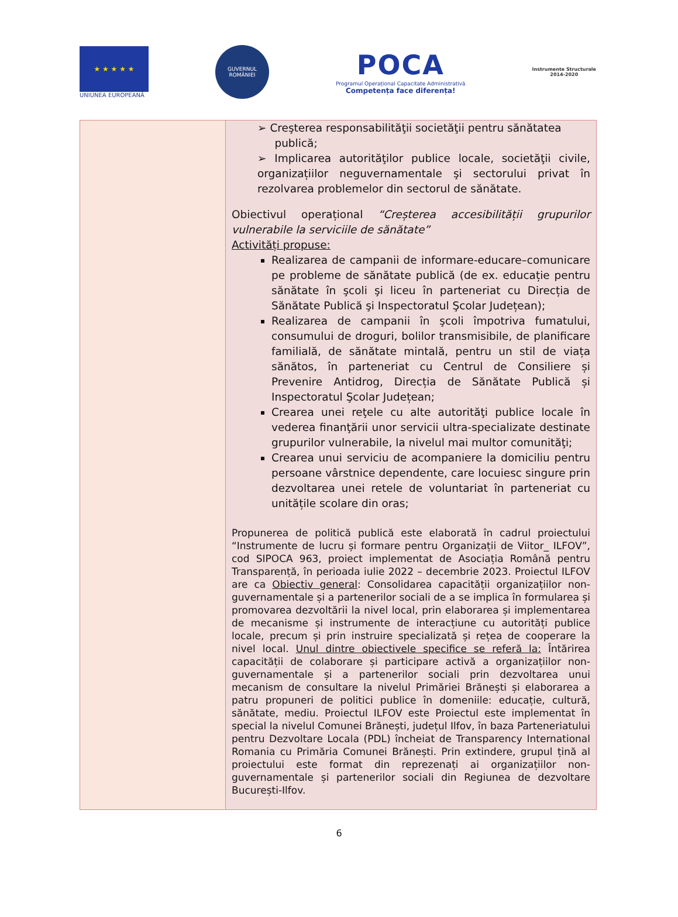★ ★ ★ ★ ★
UNIUNEA EUROPEANĂ
GUVERNUL
ROMÂNIEI
POCA
Programul Operațional Capacitate Administrativă
Competența face diferența!
Instrumente Structurale
2014-2020
| | ➢ Creşterea responsabilităţii societăţii pentru sănătatea publică; ➢ Implicarea autorităţilor publice locale, societăţii civile, organizațiilor neguvernamentale şi sectorului privat în rezolvarea problemelor din sectorul de sănătate. Obiectivul operațional “Creșterea accesibilității grupurilor vulnerabile la serviciile de sănătate” Activități propuse: Realizarea de campanii de informare-educare–comunicare pe probleme de sănătate publică (de ex. educație pentru sănătate în şcoli şi liceu în parteneriat cu Direcția de Sănătate Publică şi Inspectoratul Şcolar Județean); Realizarea de campanii în şcoli împotriva fumatului, consumului de droguri, bolilor transmisibile, de planificare familială, de sănătate mintală, pentru un stil de viața sănătos, în parteneriat cu Centrul de Consiliere și Prevenire Antidrog, Direcția de Sănătate Publică și Inspectoratul Şcolar Județean; Crearea unei reţele cu alte autorităţi publice locale în vederea finanţării unor servicii ultra-specializate destinate grupurilor vulnerabile, la nivelul mai multor comunităţi; Crearea unui serviciu de acompaniere la domiciliu pentru persoane vârstnice dependente, care locuiesc singure prin dezvoltarea unei retele de voluntariat în parteneriat cu unitățile scolare din oras; Propunerea de politică publică este elaborată în cadrul proiectului “Instrumente de lucru și formare pentru Organizații de Viitor_ ILFOV”, cod SIPOCA 963, proiect implementat de Asociația Română pentru Transparență, în perioada iulie 2022 – decembrie 2023. Proiectul ILFOV are ca Obiectiv general : Consolidarea capacității organizațiilor non-guvernamentale și a partenerilor sociali de a se implica în formularea și promovarea dezvoltării la nivel local, prin elaborarea și implementarea de mecanisme și instrumente de interacțiune cu autorități publice locale, precum și prin instruire specializată și rețea de cooperare la nivel local. Unul dintre obiectivele specifice se referă la: Întărirea capacității de colaborare și participare activă a organizațiilor non-guvernamentale și a partenerilor sociali prin dezvoltarea unui mecanism de consultare la nivelul Primăriei Brănești și elaborarea a patru propuneri de politici publice în domeniile: educație, cultură, sănătate, mediu. Proiectul ILFOV este Proiectul este implementat în special la nivelul Comunei Brănești, județul Ilfov, în baza Parteneriatului pentru Dezvoltare Locala (PDL) încheiat de Transparency International Romania cu Primăria Comunei Brănești. Prin extindere, grupul țină al proiectului este format din reprezenați ai organizațiilor non-guvernamentale și partenerilor sociali din Regiunea de dezvoltare București-Ilfov. |
6